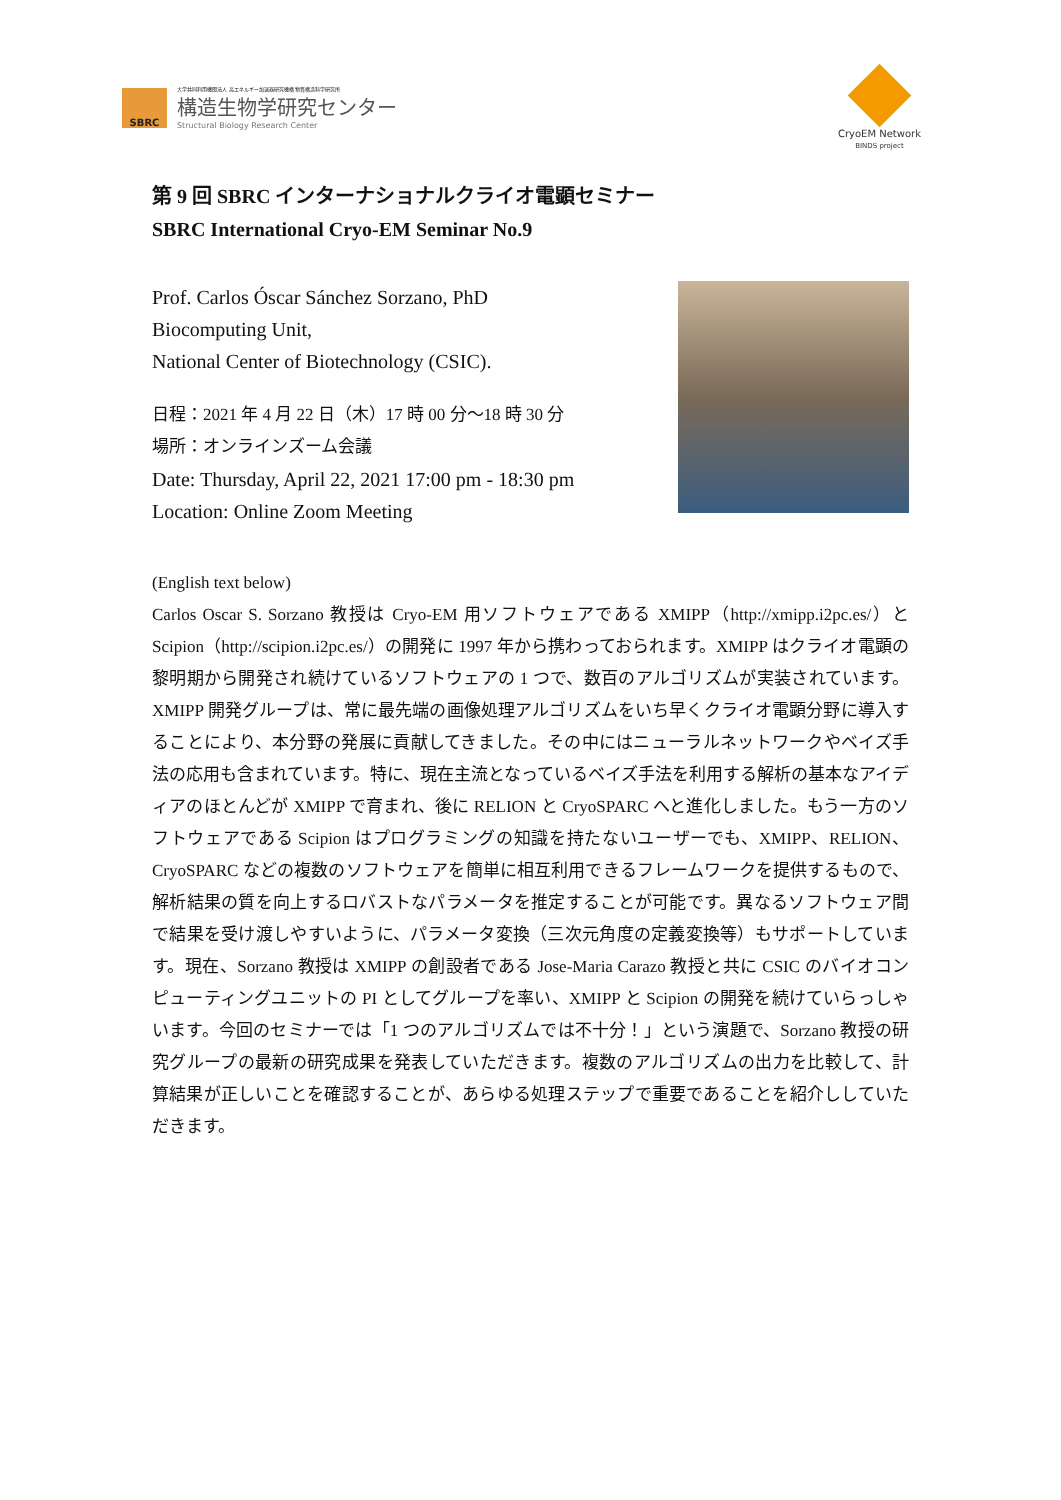SBRC
大学共同利用機関法人 高エネルギー加速器研究機構 物質構造科学研究所
構造生物学研究センター
Structural Biology Research Center
CryoEM Network
BINDS project
第 9 回 SBRC インターナショナルクライオ電顕セミナー
SBRC International Cryo-EM Seminar No.9
Prof. Carlos Óscar Sánchez Sorzano, PhD
Biocomputing Unit,
National Center of Biotechnology (CSIC).
日程：2021 年 4 月 22 日（木）17 時 00 分〜18 時 30 分
場所：オンラインズーム会議
Date: Thursday, April 22, 2021 17:00 pm - 18:30 pm
Location: Online Zoom Meeting
(English text below)
Carlos Oscar S. Sorzano 教授は Cryo-EM 用ソフトウェアである XMIPP（http://xmipp.i2pc.es/）と Scipion（http://scipion.i2pc.es/）の開発に 1997 年から携わっておられます。XMIPP はクライオ電顕の黎明期から開発され続けているソフトウェアの 1 つで、数百のアルゴリズムが実装されています。XMIPP 開発グループは、常に最先端の画像処理アルゴリズムをいち早くクライオ電顕分野に導入することにより、本分野の発展に貢献してきました。その中にはニューラルネットワークやベイズ手法の応用も含まれています。特に、現在主流となっているベイズ手法を利用する解析の基本なアイディアのほとんどが XMIPP で育まれ、後に RELION と CryoSPARC へと進化しました。もう一方のソフトウェアである Scipion はプログラミングの知識を持たないユーザーでも、XMIPP、RELION、CryoSPARC などの複数のソフトウェアを簡単に相互利用できるフレームワークを提供するもので、解析結果の質を向上するロバストなパラメータを推定することが可能です。異なるソフトウェア間で結果を受け渡しやすいように、パラメータ変換（三次元角度の定義変換等）もサポートしています。現在、Sorzano 教授は XMIPP の創設者である Jose-Maria Carazo 教授と共に CSIC のバイオコンピューティングユニットの PI としてグループを率い、XMIPP と Scipion の開発を続けていらっしゃいます。今回のセミナーでは「1 つのアルゴリズムでは不十分！」という演題で、Sorzano 教授の研究グループの最新の研究成果を発表していただきます。複数のアルゴリズムの出力を比較して、計算結果が正しいことを確認することが、あらゆる処理ステップで重要であることを紹介ししていただきます。